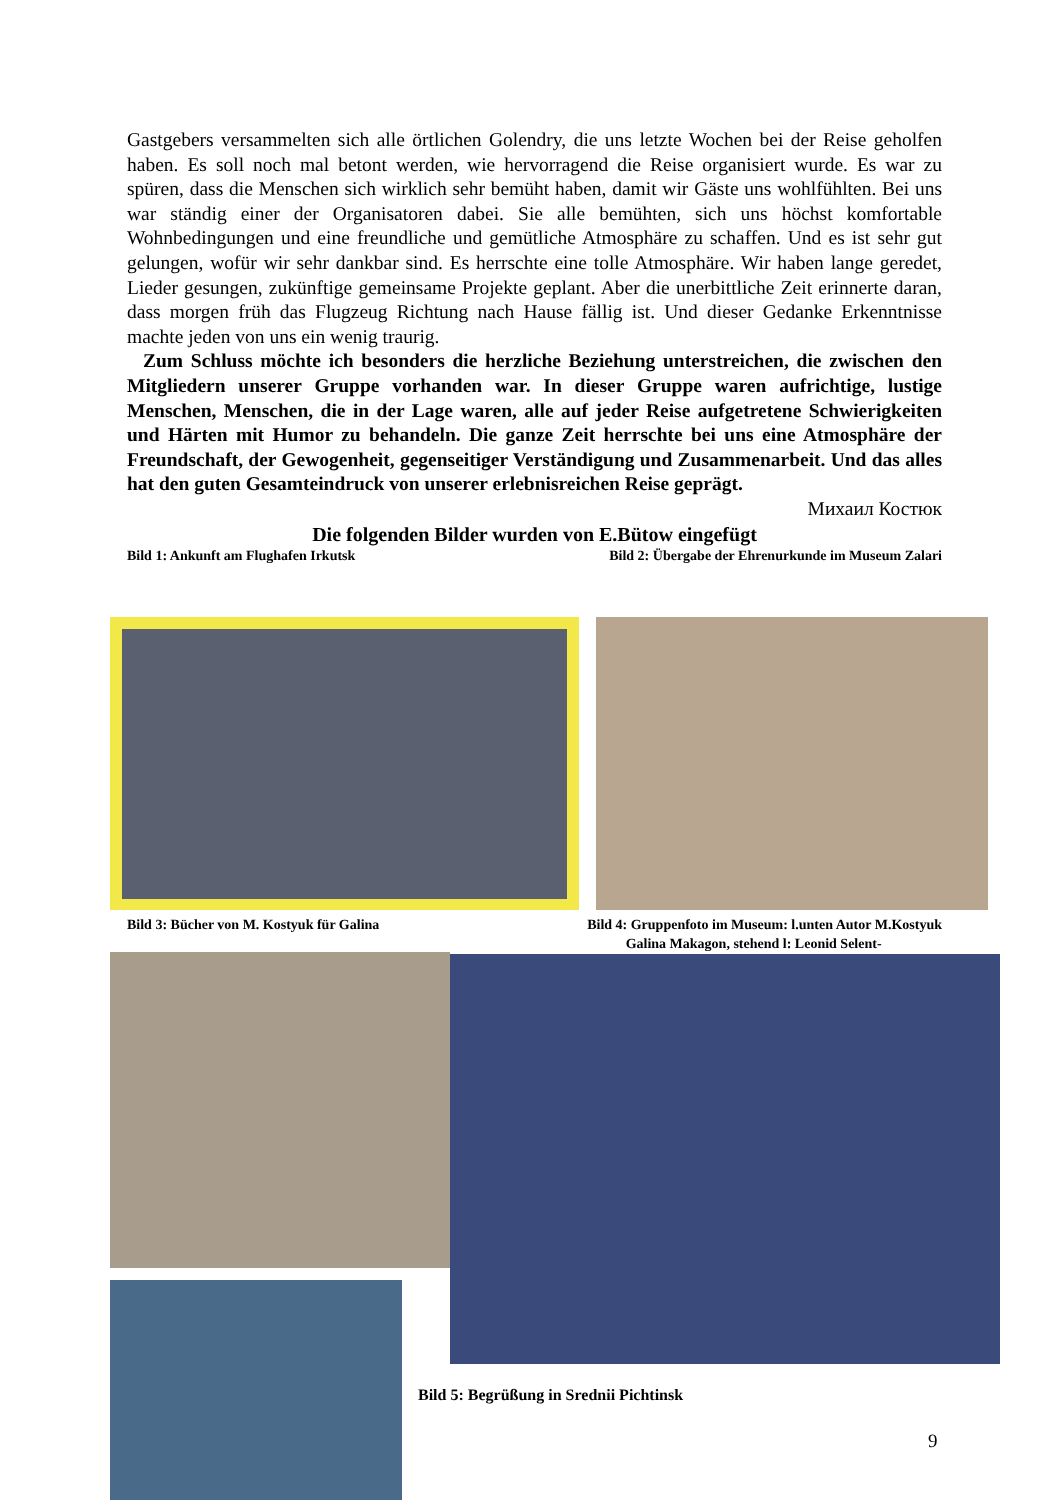Gastgebers versammelten sich alle örtlichen Golendry, die uns letzte Wochen bei der Reise geholfen haben. Es soll noch mal betont werden, wie hervorragend die Reise organisiert wurde. Es war zu spüren, dass die Menschen sich wirklich sehr bemüht haben, damit wir Gäste uns wohlfühlten. Bei uns war ständig einer der Organisatoren dabei. Sie alle bemühten, sich uns höchst komfortable Wohnbedingungen und eine freundliche und gemütliche Atmosphäre zu schaffen. Und es ist sehr gut gelungen, wofür wir sehr dankbar sind. Es herrschte eine tolle Atmosphäre. Wir haben lange geredet, Lieder gesungen, zukünftige gemeinsame Projekte geplant. Aber die unerbittliche Zeit erinnerte daran, dass morgen früh das Flugzeug Richtung nach Hause fällig ist. Und dieser Gedanke Erkenntnisse machte jeden von uns ein wenig traurig.
Zum Schluss möchte ich besonders die herzliche Beziehung unterstreichen, die zwischen den Mitgliedern unserer Gruppe vorhanden war. In dieser Gruppe waren aufrichtige, lustige Menschen, Menschen, die in der Lage waren, alle auf jeder Reise aufgetretene Schwierigkeiten und Härten mit Humor zu behandeln. Die ganze Zeit herrschte bei uns eine Atmosphäre der Freundschaft, der Gewogenheit, gegenseitiger Verständigung und Zusammenarbeit. Und das alles hat den guten Gesamteindruck von unserer erlebnisreichen Reise geprägt.
Михаил Костюк
Die folgenden Bilder wurden von E.Bütow eingefügt
Bild 1: Ankunft am Flughafen Irkutsk Bild 2: Übergabe der Ehrenurkunde im Museum Zalari
Bild 3: Bücher von M. Kostyuk für Galina Bild 4: Gruppenfoto im Museum: l.unten Autor M.Kostyuk
Galina Makagon, stehend l: Leonid Selent-
Bild 5: Begrüßung in Srednii Pichtinsk
9